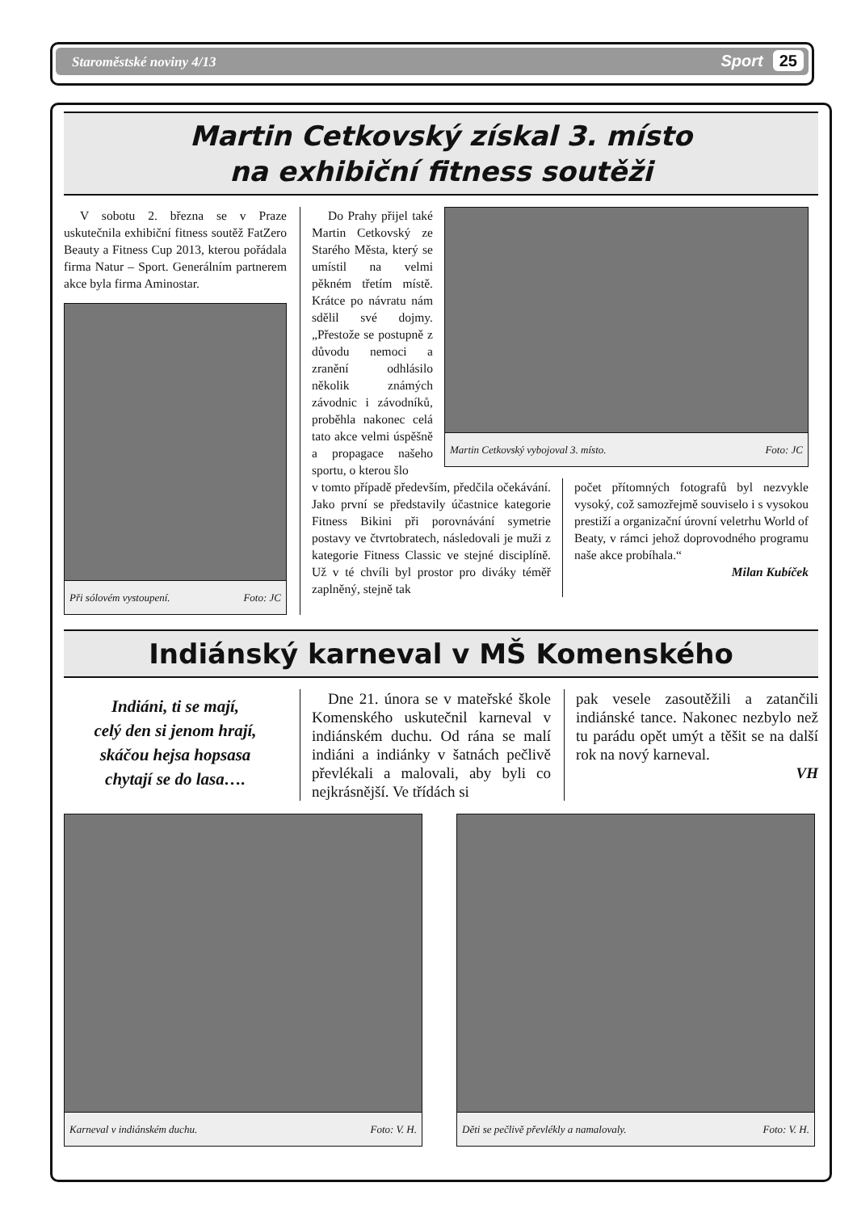Staroměstské noviny 4/13 Sport 25
Martin Cetkovský získal 3. místo
na exhibiční fitness soutěži
V sobotu 2. března se v Praze uskutečnila exhibiční fitness soutěž FatZero Beauty a Fitness Cup 2013, kterou pořádala firma Natur – Sport. Generálním partnerem akce byla firma Aminostar.
Při sólovém vystoupení. Foto: JC
Do Prahy přijel také Martin Cetkovský ze Starého Města, který se umístil na velmi pěkném třetím místě. Krátce po návratu nám sdělil své dojmy. „Přestože se postupně z důvodu nemoci a zranění odhlásilo několik známých závodnic i závodníků, proběhla nakonec celá tato akce velmi úspěšně a propagace našeho sportu, o kterou šlo
Martin Cetkovský vybojoval 3. místo. Foto: JC
v tomto případě především, předčila očekávání. Jako první se představily účastnice kategorie Fitness Bikini při porovnávání symetrie postavy ve čtvrtobratech, následovali je muži z kategorie Fitness Classic ve stejné disciplíně. Už v té chvíli byl prostor pro diváky téměř zaplněný, stejně tak
počet přítomných fotografů byl nezvykle vysoký, což samozřejmě souviselo i s vysokou prestiží a organizační úrovní veletrhu World of Beaty, v rámci jehož doprovodného programu naše akce probíhala.“
Milan Kubíček
Indiánský karneval v MŠ Komenského
Indiáni, ti se mají,
celý den si jenom hrají,
skáčou hejsa hopsasa
chytají se do lasa….
Dne 21. února se v mateřské škole Komenského uskutečnil karneval v indiánském duchu. Od rána se malí indiáni a indiánky v šatnách pečlivě převlékali a malovali, aby byli co nejkrásnější. Ve třídách si
pak vesele zasoutěžili a zatančili indiánské tance. Nakonec nezbylo než tu parádu opět umýt a těšit se na další rok na nový karneval.
VH
Karneval v indiánském duchu. Foto: V. H. Děti se pečlivě převlékly a namalovaly. Foto: V. H.